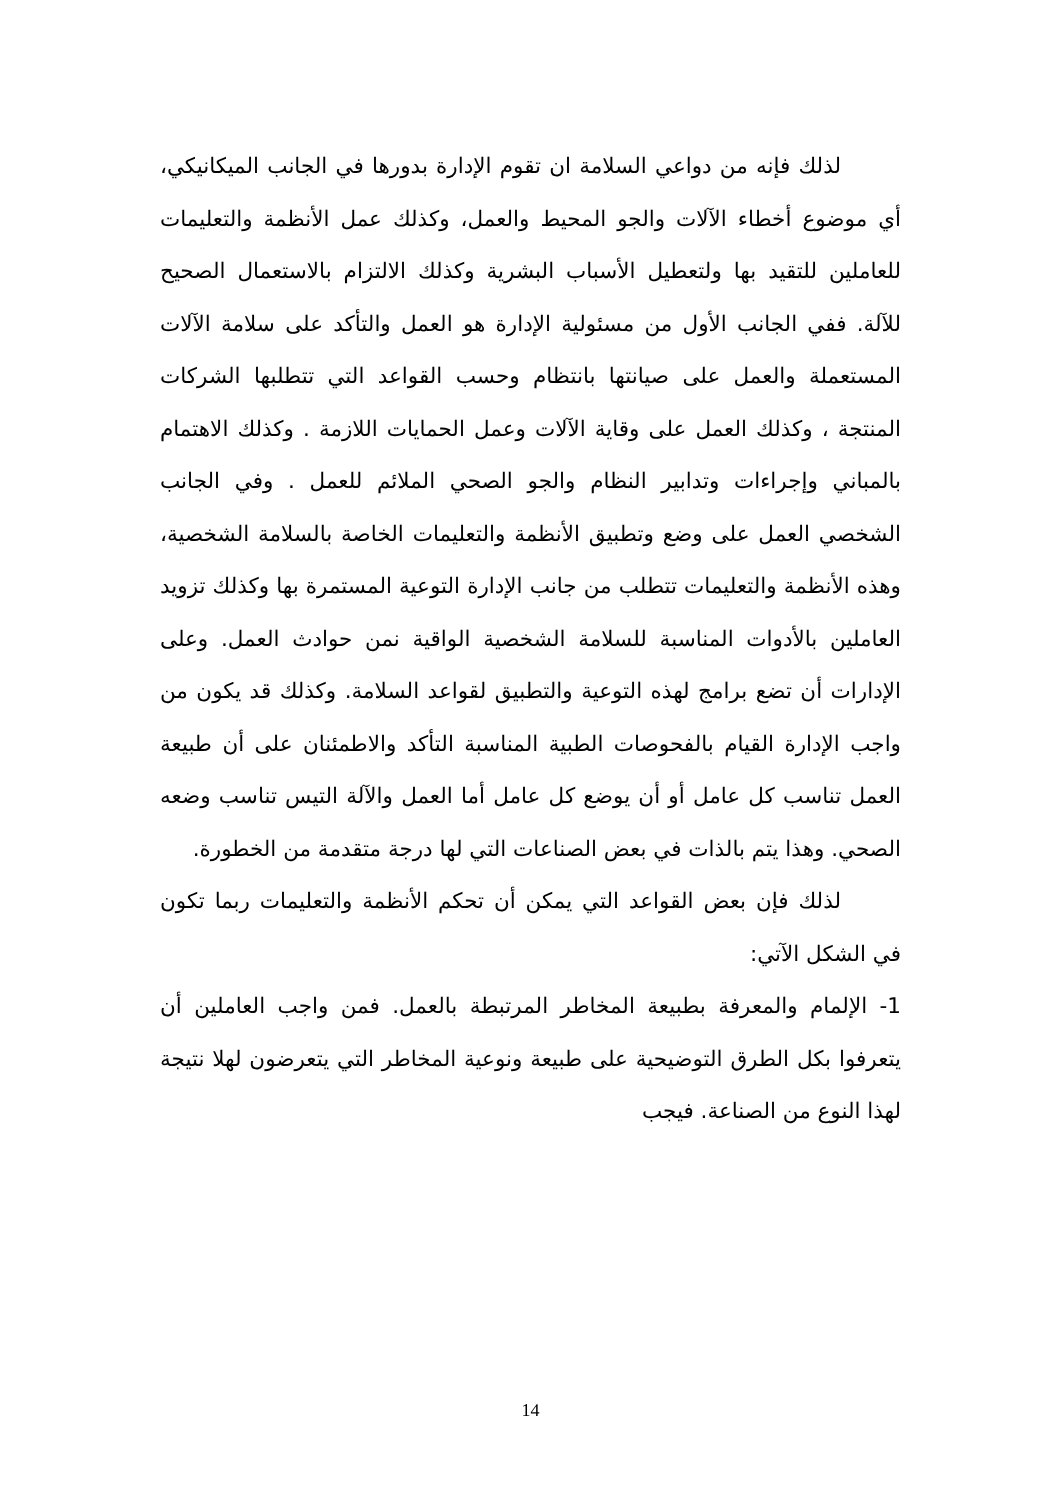لذلك فإنه من دواعي السلامة ان تقوم الإدارة بدورها في الجانب الميكانيكي، أي موضوع أخطاء الآلات والجو المحيط والعمل، وكذلك عمل الأنظمة والتعليمات للعاملين للتقيد بها ولتعطيل الأسباب البشرية وكذلك الالتزام بالاستعمال الصحيح للآلة. ففي الجانب الأول من مسئولية الإدارة هو العمل والتأكد على سلامة الآلات المستعملة والعمل على صيانتها بانتظام وحسب القواعد التي تتطلبها الشركات المنتجة ، وكذلك العمل على وقاية الآلات وعمل الحمايات اللازمة . وكذلك الاهتمام بالمباني وإجراءات وتدابير النظام والجو الصحي الملائم للعمل . وفي الجانب الشخصي العمل على وضع وتطبيق الأنظمة والتعليمات الخاصة بالسلامة الشخصية، وهذه الأنظمة والتعليمات تتطلب من جانب الإدارة التوعية المستمرة بها وكذلك تزويد العاملين بالأدوات المناسبة للسلامة الشخصية الواقية نمن حوادث العمل. وعلى الإدارات أن تضع برامج لهذه التوعية والتطبيق لقواعد السلامة. وكذلك قد يكون من واجب الإدارة القيام بالفحوصات الطبية المناسبة التأكد والاطمئنان على أن طبيعة العمل تناسب كل عامل أو أن يوضع كل عامل أما العمل والآلة التيس تناسب وضعه الصحي. وهذا يتم بالذات في بعض الصناعات التي لها درجة متقدمة من الخطورة.
لذلك فإن بعض القواعد التي يمكن أن تحكم الأنظمة والتعليمات ربما تكون في الشكل الآتي:
1- الإلمام والمعرفة بطبيعة المخاطر المرتبطة بالعمل. فمن واجب العاملين أن يتعرفوا بكل الطرق التوضيحية على طبيعة ونوعية المخاطر التي يتعرضون لهلا نتيجة لهذا النوع من الصناعة. فيجب
14